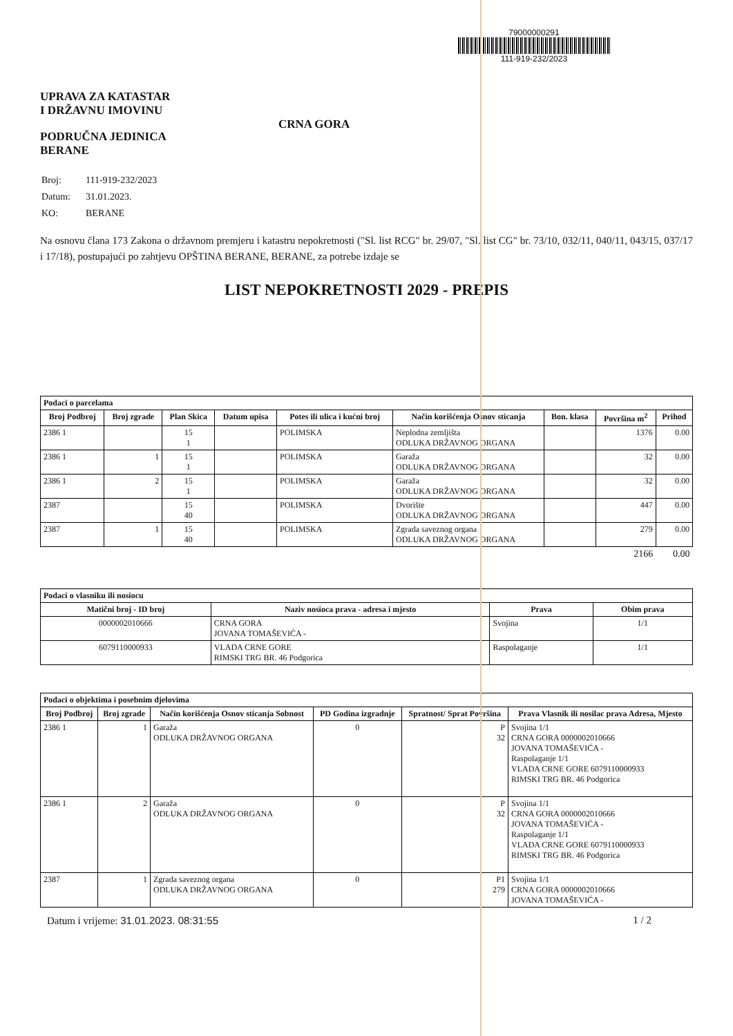UPRAVA ZA KATASTAR
I DRŽAVNU IMOVINU
PODRUČNA JEDINICA
BERANE
CRNA GORA
79000000291
111-919-232/2023
| Broj: | 111-919-232/2023 |
| Datum: | 31.01.2023. |
| KO: | BERANE |
Na osnovu člana 173 Zakona o državnom premjeru i katastru nepokretnosti ("Sl. list RCG" br. 29/07, "Sl. list CG" br. 73/10, 032/11, 040/11, 043/15, 037/17 i 17/18), postupajući po zahtjevu OPŠTINA BERANE, BERANE, za potrebe izdaje se
LIST NEPOKRETNOSTI 2029 - PREPIS
| Podaci o parcelama | | | | | | | | |
| --- | --- | --- | --- | --- | --- | --- | --- | --- |
| Broj Podbroj | Broj zgrade | Plan Skica | Datum upisa | Potes ili ulica i kućni broj | Način korišćenja Osnov sticanja | Bon. klasa | Površina m<sup>2</sup> | Prihod |
| 2386 1 | | 15 1 | | POLIMSKA | Neplodna zemljišta ODLUKA DRŽAVNOG ORGANA | | 1376 | 0.00 |
| 2386 1 | 1 | 15 1 | | POLIMSKA | Garaža ODLUKA DRŽAVNOG ORGANA | | 32 | 0.00 |
| 2386 1 | 2 | 15 1 | | POLIMSKA | Garaža ODLUKA DRŽAVNOG ORGANA | | 32 | 0.00 |
| 2387 | | 15 40 | | POLIMSKA | Dvorište ODLUKA DRŽAVNOG ORGANA | | 447 | 0.00 |
| 2387 | 1 | 15 40 | | POLIMSKA | Zgrada saveznog organa ODLUKA DRŽAVNOG ORGANA | | 279 | 0.00 |
| | | | | | | | 2166 | 0.00 |
| Podaci o vlasniku ili nosiocu | | | |
| --- | --- | --- | --- |
| Matični broj - ID broj | Naziv nosioca prava - adresa i mjesto | Prava | Obim prava |
| 0000002010666 | CRNA GORA JOVANA TOMAŠEVIĆA - | Svojina | 1/1 |
| 6079110000933 | VLADA CRNE GORE RIMSKI TRG BR. 46 Podgorica | Raspolaganje | 1/1 |
| Podaci o objektima i posebnim djelovima | | | | | |
| --- | --- | --- | --- | --- | --- |
| Broj Podbroj | Broj zgrade | Način korišćenja Osnov sticanja Sobnost | PD Godina izgradnje | Spratnost/ Sprat Površina | Prava Vlasnik ili nosilac prava Adresa, Mjesto |
| 2386 1 | 1 | Garaža ODLUKA DRŽAVNOG ORGANA | 0 | P 32 | Svojina 1/1 CRNA GORA 0000002010666 JOVANA TOMAŠEVIĆA - Raspolaganje 1/1 VLADA CRNE GORE 6079110000933 RIMSKI TRG BR. 46 Podgorica |
| 2386 1 | 2 | Garaža ODLUKA DRŽAVNOG ORGANA | 0 | P 32 | Svojina 1/1 CRNA GORA 0000002010666 JOVANA TOMAŠEVIĆA - Raspolaganje 1/1 VLADA CRNE GORE 6079110000933 RIMSKI TRG BR. 46 Podgorica |
| 2387 | 1 | Zgrada saveznog organa ODLUKA DRŽAVNOG ORGANA | 0 | P1 279 | Svojina 1/1 CRNA GORA 0000002010666 JOVANA TOMAŠEVIĆA - |
Datum i vrijeme: 31.01.2023. 08:31:55 1 / 2